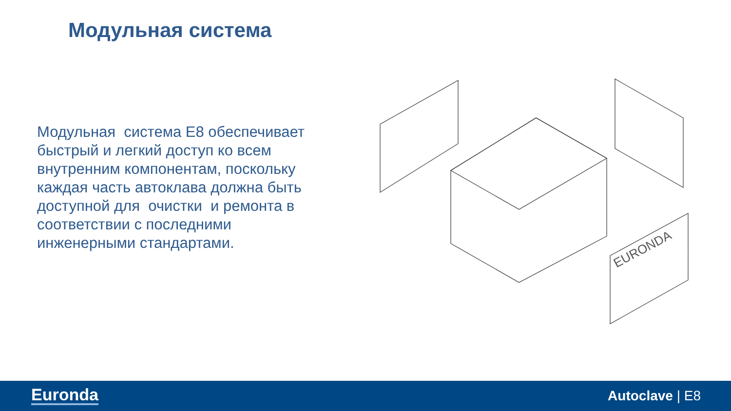Модульная система
Модульная система Е8 обеспечивает быстрый и легкий доступ ко всем внутренним компонентам, поскольку каждая часть автоклава должна быть доступной для очистки и ремонта в соответствии с последними инженерными стандартами.
EURONDA
Euronda Autoclave | E8